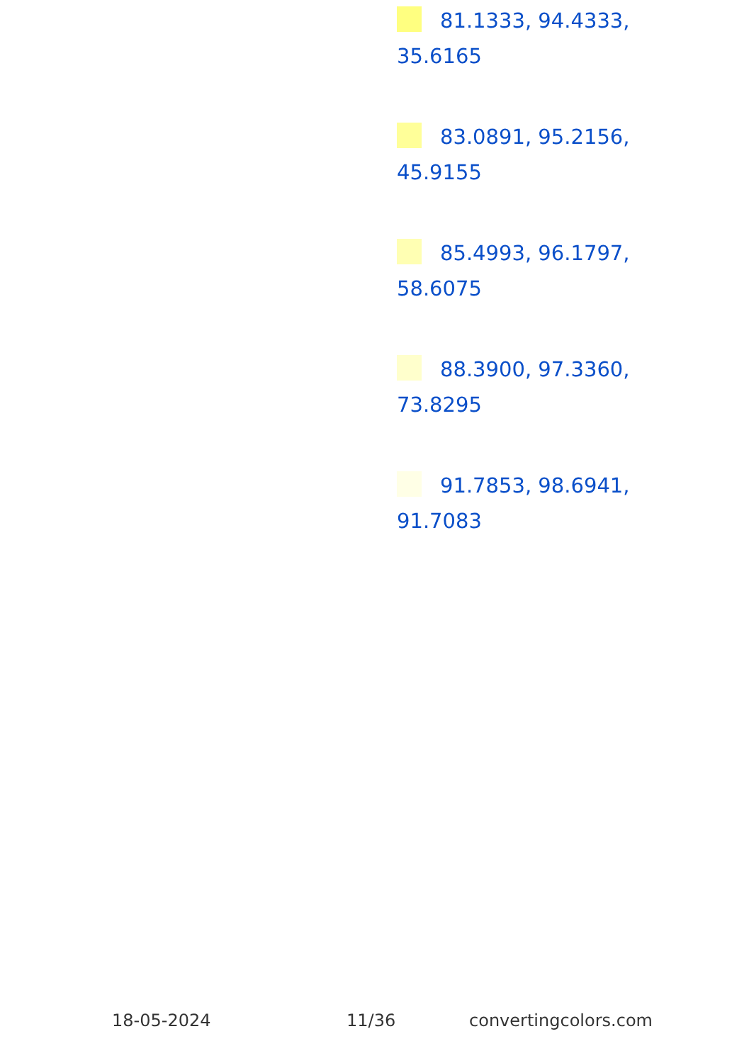81.1333, 94.4333, 35.6165
83.0891, 95.2156, 45.9155
85.4993, 96.1797, 58.6075
88.3900, 97.3360, 73.8295
91.7853, 98.6941, 91.7083
18-05-2024 11/36 convertingcolors.com